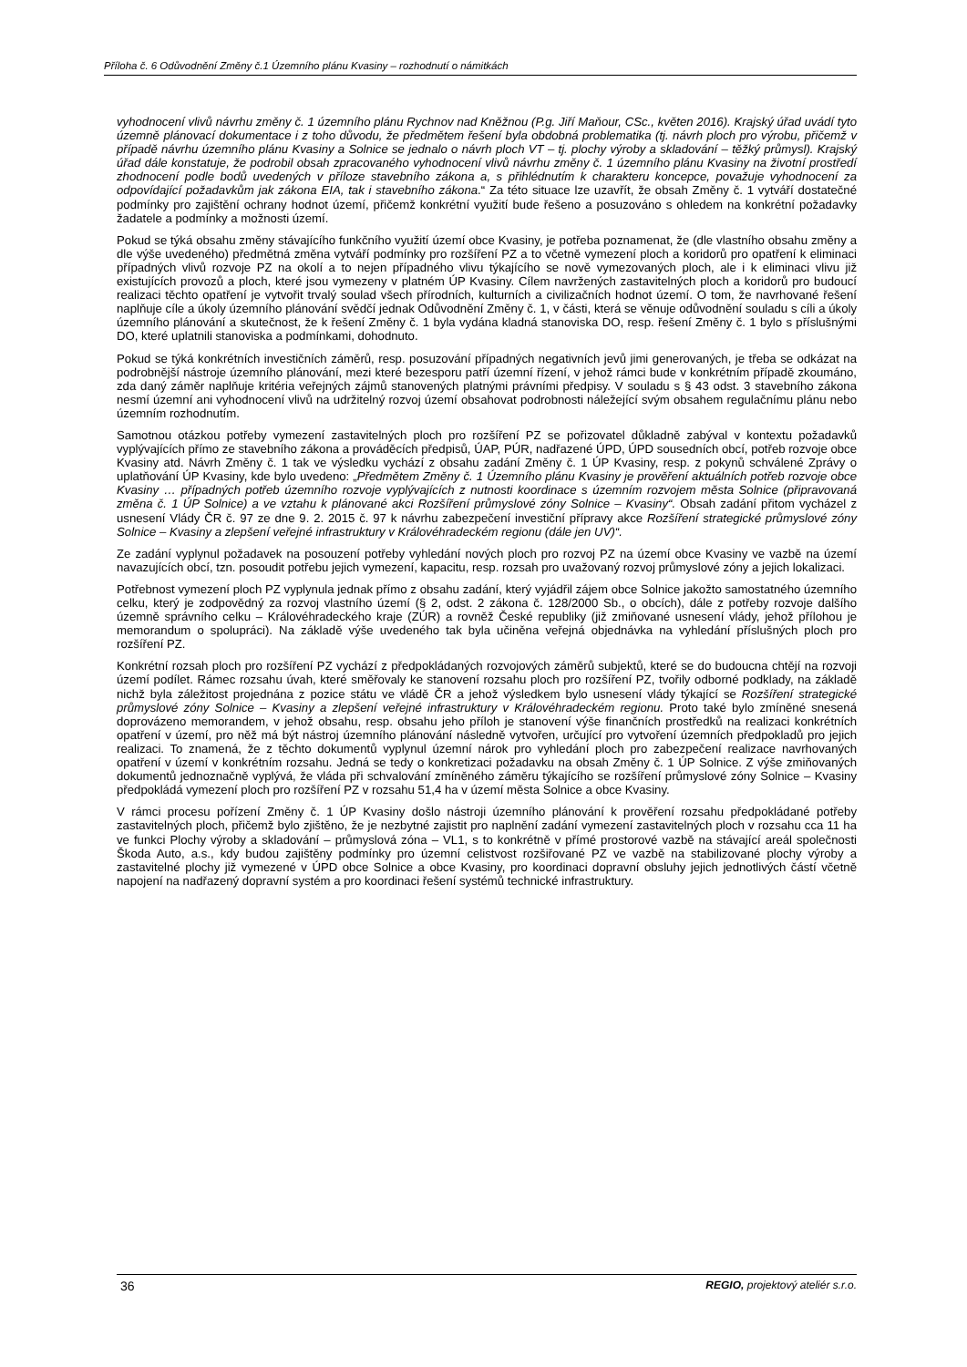Příloha č. 6 Odůvodnění Změny č.1 Územního plánu Kvasiny – rozhodnutí o námitkách
vyhodnocení vlivů návrhu změny č. 1 územního plánu Rychnov nad Kněžnou (P.g. Jiří Maňour, CSc., květen 2016). Krajský úřad uvádí tyto územně plánovací dokumentace i z toho důvodu, že předmětem řešení byla obdobná problematika (tj. návrh ploch pro výrobu, přičemž v případě návrhu územního plánu Kvasiny a Solnice se jednalo o návrh ploch VT – tj. plochy výroby a skladování – těžký průmysl). Krajský úřad dále konstatuje, že podrobil obsah zpracovaného vyhodnocení vlivů návrhu změny č. 1 územního plánu Kvasiny na životní prostředí zhodnocení podle bodů uvedených v příloze stavebního zákona a, s přihlédnutím k charakteru koncepce, považuje vyhodnocení za odpovídající požadavkům jak zákona EIA, tak i stavebního zákona.“ Za této situace lze uzavřít, že obsah Změny č. 1 vytváří dostatečné podmínky pro zajištění ochrany hodnot území, přičemž konkrétní využití bude řešeno a posuzováno s ohledem na konkrétní požadavky žadatele a podmínky a možnosti území.
Pokud se týká obsahu změny stávajícího funkčního využití území obce Kvasiny, je potřeba poznamenat, že (dle vlastního obsahu změny a dle výše uvedeného) předmětná změna vytváří podmínky pro rozšíření PZ a to včetně vymezení ploch a koridorů pro opatření k eliminaci případných vlivů rozvoje PZ na okolí a to nejen případného vlivu týkajícího se nově vymezovaných ploch, ale i k eliminaci vlivu již existujících provozů a ploch, které jsou vymezeny v platném ÚP Kvasiny. Cílem navržených zastavitelných ploch a koridorů pro budoucí realizaci těchto opatření je vytvořit trvalý soulad všech přírodních, kulturních a civilizačních hodnot území. O tom, že navrhované řešení naplňuje cíle a úkoly územního plánování svědčí jednak Odůvodnění Změny č. 1, v části, která se věnuje odůvodnění souladu s cíli a úkoly územního plánování a skutečnost, že k řešení Změny č. 1 byla vydána kladná stanoviska DO, resp. řešení Změny č. 1 bylo s příslušnými DO, které uplatnili stanoviska a podmínkami, dohodnuto.
Pokud se týká konkrétních investičních záměrů, resp. posuzování případných negativních jevů jimi generovaných, je třeba se odkázat na podrobnější nástroje územního plánování, mezi které bezesporu patří územní řízení, v jehož rámci bude v konkrétním případě zkoumáno, zda daný záměr naplňuje kritéria veřejných zájmů stanovených platnými právními předpisy. V souladu s § 43 odst. 3 stavebního zákona nesmí územní ani vyhodnocení vlivů na udržitelný rozvoj území obsahovat podrobnosti náležející svým obsahem regulačnímu plánu nebo územním rozhodnutím.
Samotnou otázkou potřeby vymezení zastavitelných ploch pro rozšíření PZ se pořizovatel důkladně zabýval v kontextu požadavků vyplývajících přímo ze stavebního zákona a prováděcích předpisů, ÚAP, PÚR, nadřazené ÚPD, ÚPD sousedních obcí, potřeb rozvoje obce Kvasiny atd. Návrh Změny č. 1 tak ve výsledku vychází z obsahu zadání Změny č. 1 ÚP Kvasiny, resp. z pokynů schválené Zprávy o uplatňování ÚP Kvasiny, kde bylo uvedeno: „Předmětem Změny č. 1 Územního plánu Kvasiny je prověření aktuálních potřeb rozvoje obce Kvasiny … případných potřeb územního rozvoje vyplývajících z nutnosti koordinace s územním rozvojem města Solnice (připravovaná změna č. 1 ÚP Solnice) a ve vztahu k plánované akci Rozšíření průmyslové zóny Solnice – Kvasiny“. Obsah zadání přitom vycházel z usnesení Vlády ČR č. 97 ze dne 9. 2. 2015 č. 97 k návrhu zabezpečení investiční přípravy akce Rozšíření strategické průmyslové zóny Solnice – Kvasiny a zlepšení veřejné infrastruktury v Královéhradeckém regionu (dále jen UV)“.
Ze zadání vyplynul požadavek na posouzení potřeby vyhledání nových ploch pro rozvoj PZ na území obce Kvasiny ve vazbě na území navazujících obcí, tzn. posoudit potřebu jejich vymezení, kapacitu, resp. rozsah pro uvažovaný rozvoj průmyslové zóny a jejich lokalizaci.
Potřebnost vymezení ploch PZ vyplynula jednak přímo z obsahu zadání, který vyjádřil zájem obce Solnice jakožto samostatného územního celku, který je zodpovědný za rozvoj vlastního území (§ 2, odst. 2 zákona č. 128/2000 Sb., o obcích), dále z potřeby rozvoje dalšího územně správního celku – Královéhradeckého kraje (ZÚR) a rovněž České republiky (již zmiňované usnesení vlády, jehož přílohou je memorandum o spolupráci). Na základě výše uvedeného tak byla učiněna veřejná objednávka na vyhledání příslušných ploch pro rozšíření PZ.
Konkrétní rozsah ploch pro rozšíření PZ vychází z předpokládaných rozvojových záměrů subjektů, které se do budoucna chtějí na rozvoji území podílet. Rámec rozsahu úvah, které směřovaly ke stanovení rozsahu ploch pro rozšíření PZ, tvořily odborné podklady, na základě nichž byla záležitost projednána z pozice státu ve vládě ČR a jehož výsledkem bylo usnesení vlády týkající se Rozšíření strategické průmyslové zóny Solnice – Kvasiny a zlepšení veřejné infrastruktury v Královéhradeckém regionu. Proto také bylo zmíněné snesená doprovázeno memorandem, v jehož obsahu, resp. obsahu jeho příloh je stanovení výše finančních prostředků na realizaci konkrétních opatření v území, pro něž má být nástroj územního plánování následně vytvořen, určující pro vytvoření územních předpokladů pro jejich realizaci. To znamená, že z těchto dokumentů vyplynul územní nárok pro vyhledání ploch pro zabezpečení realizace navrhovaných opatření v území v konkrétním rozsahu. Jedná se tedy o konkretizaci požadavku na obsah Změny č. 1 ÚP Solnice. Z výše zmiňovaných dokumentů jednoznačně vyplývá, že vláda při schvalování zmíněného záměru týkajícího se rozšíření průmyslové zóny Solnice – Kvasiny předpokládá vymezení ploch pro rozšíření PZ v rozsahu 51,4 ha v území města Solnice a obce Kvasiny.
V rámci procesu pořízení Změny č. 1 ÚP Kvasiny došlo nástroji územního plánování k prověření rozsahu předpokládané potřeby zastavitelných ploch, přičemž bylo zjištěno, že je nezbytné zajistit pro naplnění zadání vymezení zastavitelných ploch v rozsahu cca 11 ha ve funkci Plochy výroby a skladování – průmyslová zóna – VL1, s to konkrétně v přímé prostorové vazbě na stávající areál společnosti Škoda Auto, a.s., kdy budou zajištěny podmínky pro územní celistvost rozšiřované PZ ve vazbě na stabilizované plochy výroby a zastavitelné plochy již vymezené v ÚPD obce Solnice a obce Kvasiny, pro koordinaci dopravní obsluhy jejich jednotlivých částí včetně napojení na nadřazený dopravní systém a pro koordinaci řešení systémů technické infrastruktury.
36 REGIO, projektový ateliér s.r.o.